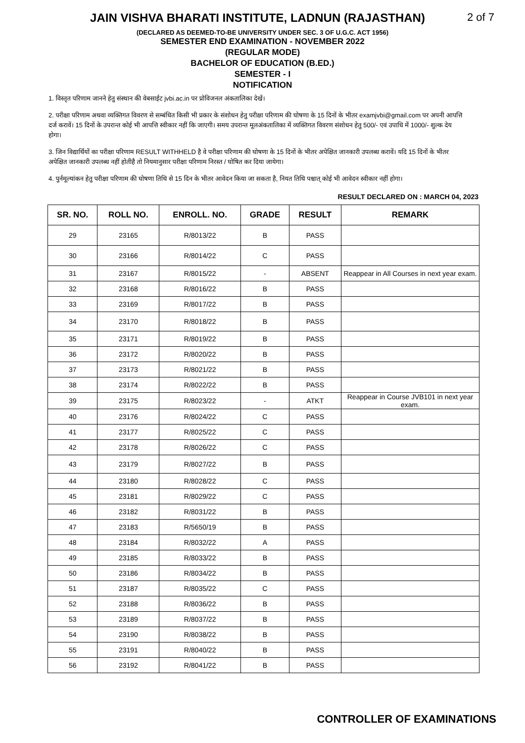JAIN VISHVA BHARATI INSTITUTE, LADNUN (RAJASTHAN)
2 of 7
(DECLARED AS DEEMED-TO-BE UNIVERSITY UNDER SEC. 3 OF U.G.C. ACT 1956)
SEMESTER END EXAMINATION - NOVEMBER 2022
(REGULAR MODE)
BACHELOR OF EDUCATION (B.ED.)
SEMESTER - I
NOTIFICATION
1. विस्तृत परिणाम जानने हेतु संस्थान की वेबसाईट jvbi.ac.in पर प्रोविजनल अंकतालिका देखें।
2. परीक्षा परिणाम अथवा व्यक्तिगत विवरण से सम्बंधित किसी भी प्रकार के संशोधन हेतु परीक्षा परिणाम की घोषणा के 15 दिनों के भीतर examjvbi@gmail.com पर अपनी आपत्ति दर्ज करावें। 15 दिनों के उपरान्त कोई भी आपत्ति स्वीकार नहीं कि जाएगी। समय उपरान्त मूलअंकतालिका में व्यक्तिगत विवरण संशोधन हेतु 500/- एवं उपाधि में 1000/- शुल्क देय होगा।
3. जिन विद्यार्थियों का परीक्षा परिणाम RESULT WITHHELD है वे परीक्षा परिणाम की घोषणा के 15 दिनों के भीतर अपेक्षित जानकारी उपलब्ध करावें। यदि 15 दिनों के भीतर अपेक्षित जानकारी उपलब्ध नहीं होतीहै तो नियमानुसार परीक्षा परिणाम निरस्त / घोषित कर दिया जायेगा।
4. पुर्नमूल्यांकन हेतु परीक्षा परिणाम की घोषणा तिथि से 15 दिन के भीतर आवेदन किया जा सकता है, नियत तिथि पश्चात् कोई भी आवेदन स्वीकार नहीं होगा।
RESULT DECLARED ON : MARCH 04, 2023
| SR. NO. | ROLL NO. | ENROLL. NO. | GRADE | RESULT | REMARK |
| --- | --- | --- | --- | --- | --- |
| 29 | 23165 | R/8013/22 | B | PASS | |
| 30 | 23166 | R/8014/22 | C | PASS | |
| 31 | 23167 | R/8015/22 | - | ABSENT | Reappear in All Courses in next year exam. |
| 32 | 23168 | R/8016/22 | B | PASS | |
| 33 | 23169 | R/8017/22 | B | PASS | |
| 34 | 23170 | R/8018/22 | B | PASS | |
| 35 | 23171 | R/8019/22 | B | PASS | |
| 36 | 23172 | R/8020/22 | B | PASS | |
| 37 | 23173 | R/8021/22 | B | PASS | |
| 38 | 23174 | R/8022/22 | B | PASS | |
| 39 | 23175 | R/8023/22 | - | ATKT | Reappear in Course JVB101 in next year exam. |
| 40 | 23176 | R/8024/22 | C | PASS | |
| 41 | 23177 | R/8025/22 | C | PASS | |
| 42 | 23178 | R/8026/22 | C | PASS | |
| 43 | 23179 | R/8027/22 | B | PASS | |
| 44 | 23180 | R/8028/22 | C | PASS | |
| 45 | 23181 | R/8029/22 | C | PASS | |
| 46 | 23182 | R/8031/22 | B | PASS | |
| 47 | 23183 | R/5650/19 | B | PASS | |
| 48 | 23184 | R/8032/22 | A | PASS | |
| 49 | 23185 | R/8033/22 | B | PASS | |
| 50 | 23186 | R/8034/22 | B | PASS | |
| 51 | 23187 | R/8035/22 | C | PASS | |
| 52 | 23188 | R/8036/22 | B | PASS | |
| 53 | 23189 | R/8037/22 | B | PASS | |
| 54 | 23190 | R/8038/22 | B | PASS | |
| 55 | 23191 | R/8040/22 | B | PASS | |
| 56 | 23192 | R/8041/22 | B | PASS | |
CONTROLLER OF EXAMINATIONS